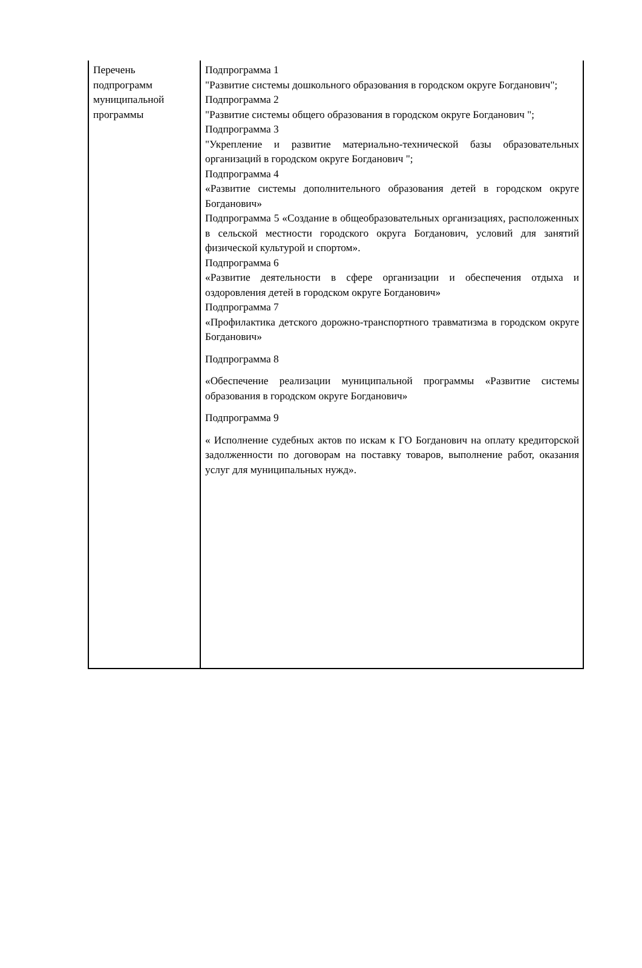| Перечень подпрограмм муниципальной программы | Подпрограмма 1 "Развитие системы дошкольного образования в городском округе Богданович"; Подпрограмма 2 "Развитие системы общего образования в городском округе Богданович "; Подпрограмма 3 "Укрепление и развитие материально-технической базы образовательных организаций в городском округе Богданович "; Подпрограмма 4 «Развитие системы дополнительного образования детей в городском округе Богданович» Подпрограмма 5 «Создание в общеобразовательных организациях, расположенных в сельской местности городского округа Богданович, условий для занятий физической культурой и спортом». Подпрограмма 6 «Развитие деятельности в сфере организации и обеспечения отдыха и оздоровления детей в городском округе Богданович» Подпрограмма 7 «Профилактика детского дорожно-транспортного травматизма в городском округе Богданович» Подпрограмма 8 «Обеспечение реализации муниципальной программы «Развитие системы образования в городском округе Богданович» Подпрограмма 9 « Исполнение судебных актов по искам к ГО Богданович на оплату кредиторской задолженности по договорам на поставку товаров, выполнение работ, оказания услуг для муниципальных нужд». |